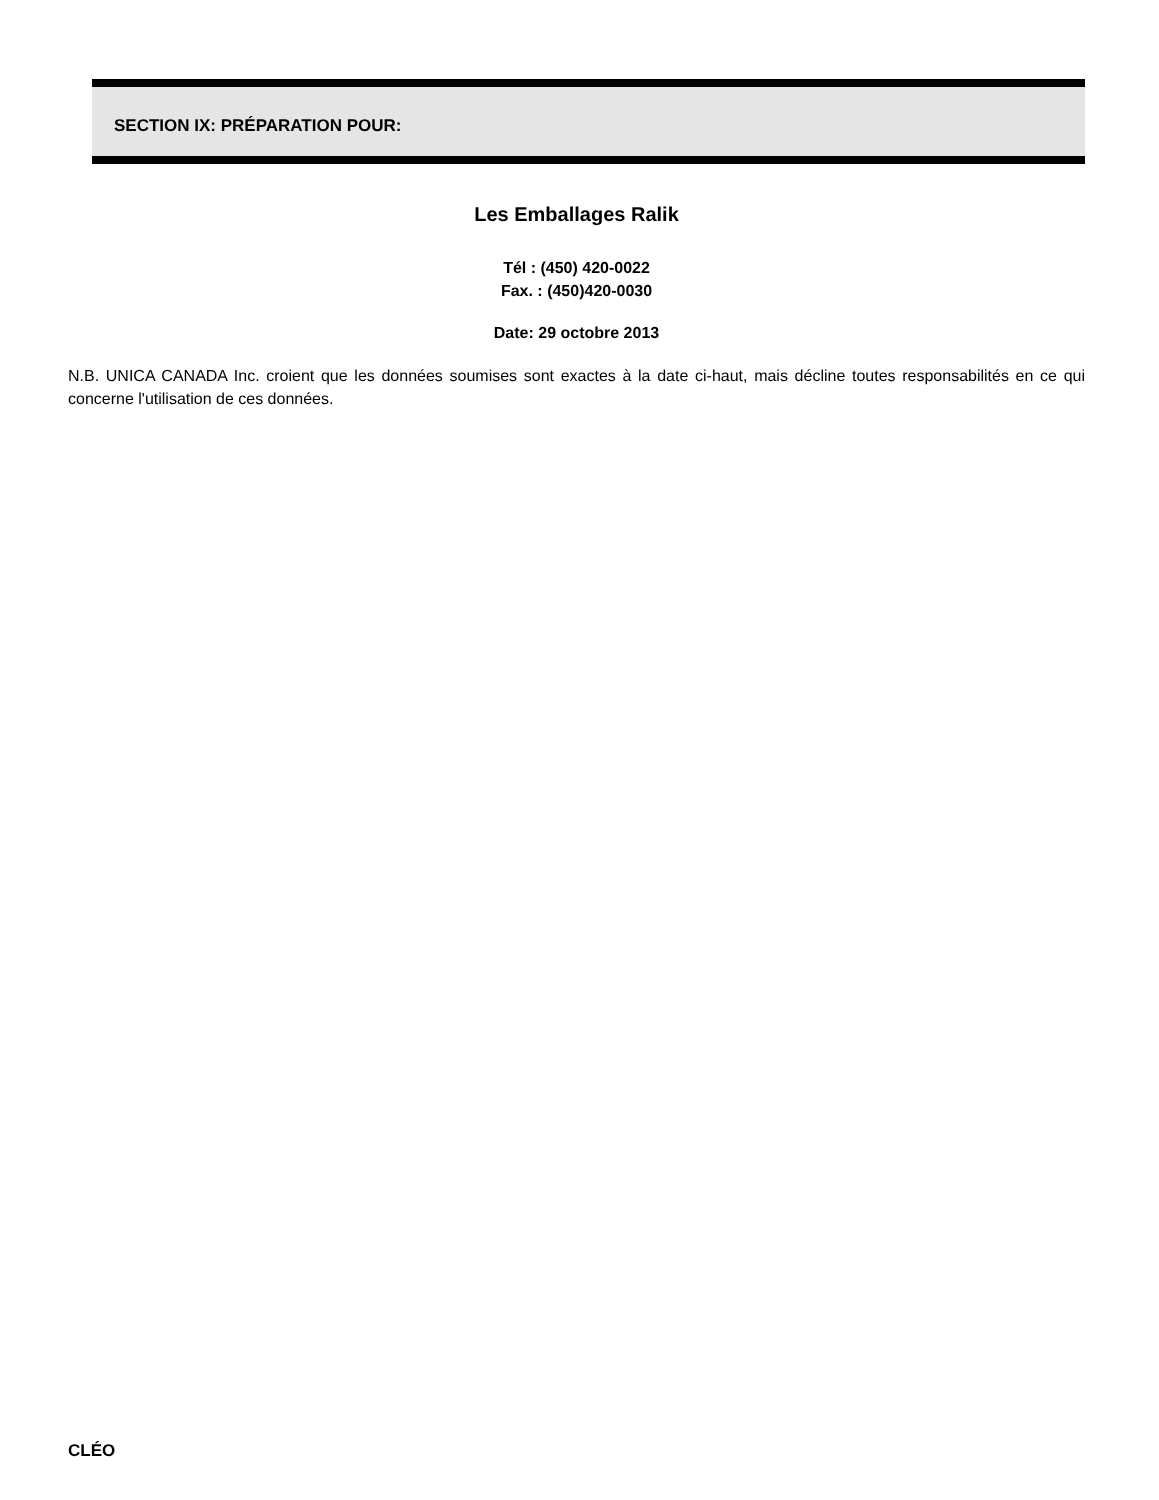SECTION IX: PRÉPARATION POUR:
Les Emballages Ralik
Tél : (450) 420-0022
Fax. : (450)420-0030
Date: 29 octobre 2013
N.B. UNICA CANADA Inc. croient que les données soumises sont exactes à la date ci-haut, mais décline toutes responsabilités en ce qui concerne l'utilisation de ces données.
CLÉO